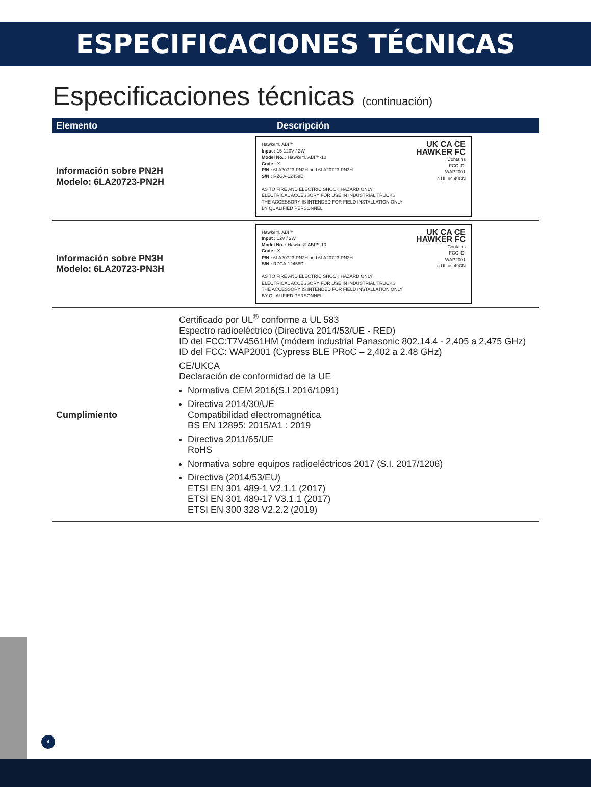ESPECIFICACIONES TÉCNICAS
Especificaciones técnicas (continuación)
| Elemento | Descripción |
| --- | --- |
| Información sobre PN2H Modelo: 6LA20723-PN2H | Hawker® ABI™ Input : 15-120V / 2W Model No. : Hawker® ABI™-10 Code : X P/N : 6LA20723-PN2H and 6LA20723-PN3H S/N : RZGA-12458D AS TO FIRE AND ELECTRIC SHOCK HAZARD ONLY ELECTRICAL ACCESSORY FOR USE IN INDUSTRIAL TRUCKS THE ACCESSORY IS INTENDED FOR FIELD INSTALLATION ONLY BY QUALIFIED PERSONNEL UK CA CE HAWKER FC Contains FCC ID: WAP2001 c UL us 49CN |
| Información sobre PN3H Modelo: 6LA20723-PN3H | Hawker® ABI™ Input : 12V / 2W Model No. : Hawker® ABI™-10 Code : X P/N : 6LA20723-PN2H and 6LA20723-PN3H S/N : RZGA-12458D AS TO FIRE AND ELECTRIC SHOCK HAZARD ONLY ELECTRICAL ACCESSORY FOR USE IN INDUSTRIAL TRUCKS THE ACCESSORY IS INTENDED FOR FIELD INSTALLATION ONLY BY QUALIFIED PERSONNEL UK CA CE HAWKER FC Contains FCC ID: WAP2001 c UL us 49CN |
| Cumplimiento | Certificado por UL<sup>®</sup> conforme a UL 583 Espectro radioeléctrico (Directiva 2014/53/UE - RED) ID del FCC:T7V4561HM (módem industrial Panasonic 802.14.4 - 2,405 a 2,475 GHz) ID del FCC: WAP2001 (Cypress BLE PRoC – 2,402 a 2.48 GHz) CE/UKCA Declaración de conformidad de la UE Normativa CEM 2016(S.I 2016/1091) Directiva 2014/30/UE Compatibilidad electromagnética BS EN 12895: 2015/A1 : 2019 Directiva 2011/65/UE RoHS Normativa sobre equipos radioeléctricos 2017 (S.I. 2017/1206) Directiva (2014/53/EU) ETSI EN 301 489-1 V2.1.1 (2017) ETSI EN 301 489-17 V3.1.1 (2017) ETSI EN 300 328 V2.2.2 (2019) |
4